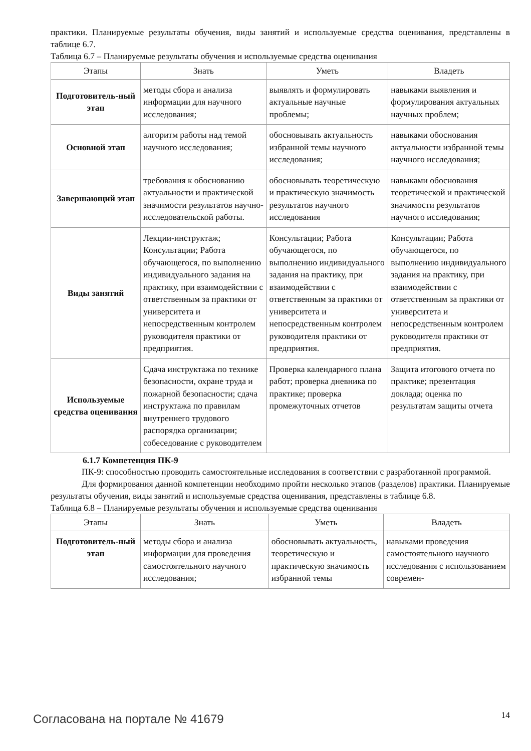практики. Планируемые результаты обучения, виды занятий и используемые средства оценивания, представлены в таблице 6.7.
Таблица 6.7 – Планируемые результаты обучения и используемые средства оценивания
| Этапы | Знать | Уметь | Владеть |
| --- | --- | --- | --- |
| Подготовитель-ный этап | методы сбора и анализа информации для научного исследования; | выявлять и формулировать актуальные научные проблемы; | навыками выявления и формулирования актуальных научных проблем; |
| Основной этап | алгоритм работы над темой научного исследования; | обосновывать актуальность избранной темы научного исследования; | навыками обоснования актуальности избранной темы научного исследования; |
| Завершающий этап | требования к обоснованию актуальности и практической значимости результатов научно-исследовательской работы. | обосновывать теоретическую и практическую значимость результатов научного исследования | навыками обоснования теоретической и практической значимости результатов научного исследования; |
| Виды занятий | Лекции-инструктаж; Консультации; Работа обучающегося, по выполнению индивидуального задания на практику, при взаимодействии с ответственным за практики от университета и непосредственным контролем руководителя практики от предприятия. | Консультации; Работа обучающегося, по выполнению индивидуального задания на практику, при взаимодействии с ответственным за практики от университета и непосредственным контролем руководителя практики от предприятия. | Консультации; Работа обучающегося, по выполнению индивидуального задания на практику, при взаимодействии с ответственным за практики от университета и непосредственным контролем руководителя практики от предприятия. |
| Используемые средства оценивания | Сдача инструктажа по технике безопасности, охране труда и пожарной безопасности; сдача инструктажа по правилам внутреннего трудового распорядка организации; собеседование с руководителем | Проверка календарного плана работ; проверка дневника по практике; проверка промежуточных отчетов | Защита итогового отчета по практике; презентация доклада; оценка по результатам защиты отчета |
6.1.7 Компетенция ПК-9
ПК-9: способностью проводить самостоятельные исследования в соответствии с разработанной программой.
Для формирования данной компетенции необходимо пройти несколько этапов (разделов) практики. Планируемые результаты обучения, виды занятий и используемые средства оценивания, представлены в таблице 6.8.
Таблица 6.8 – Планируемые результаты обучения и используемые средства оценивания
| Этапы | Знать | Уметь | Владеть |
| --- | --- | --- | --- |
| Подготовитель-ный этап | методы сбора и анализа информации для проведения самостоятельного научного исследования; | обосновывать актуальность, теоретическую и практическую значимость избранной темы | навыками проведения самостоятельного научного исследования с использованием современ- |
Согласована на портале № 41679 14